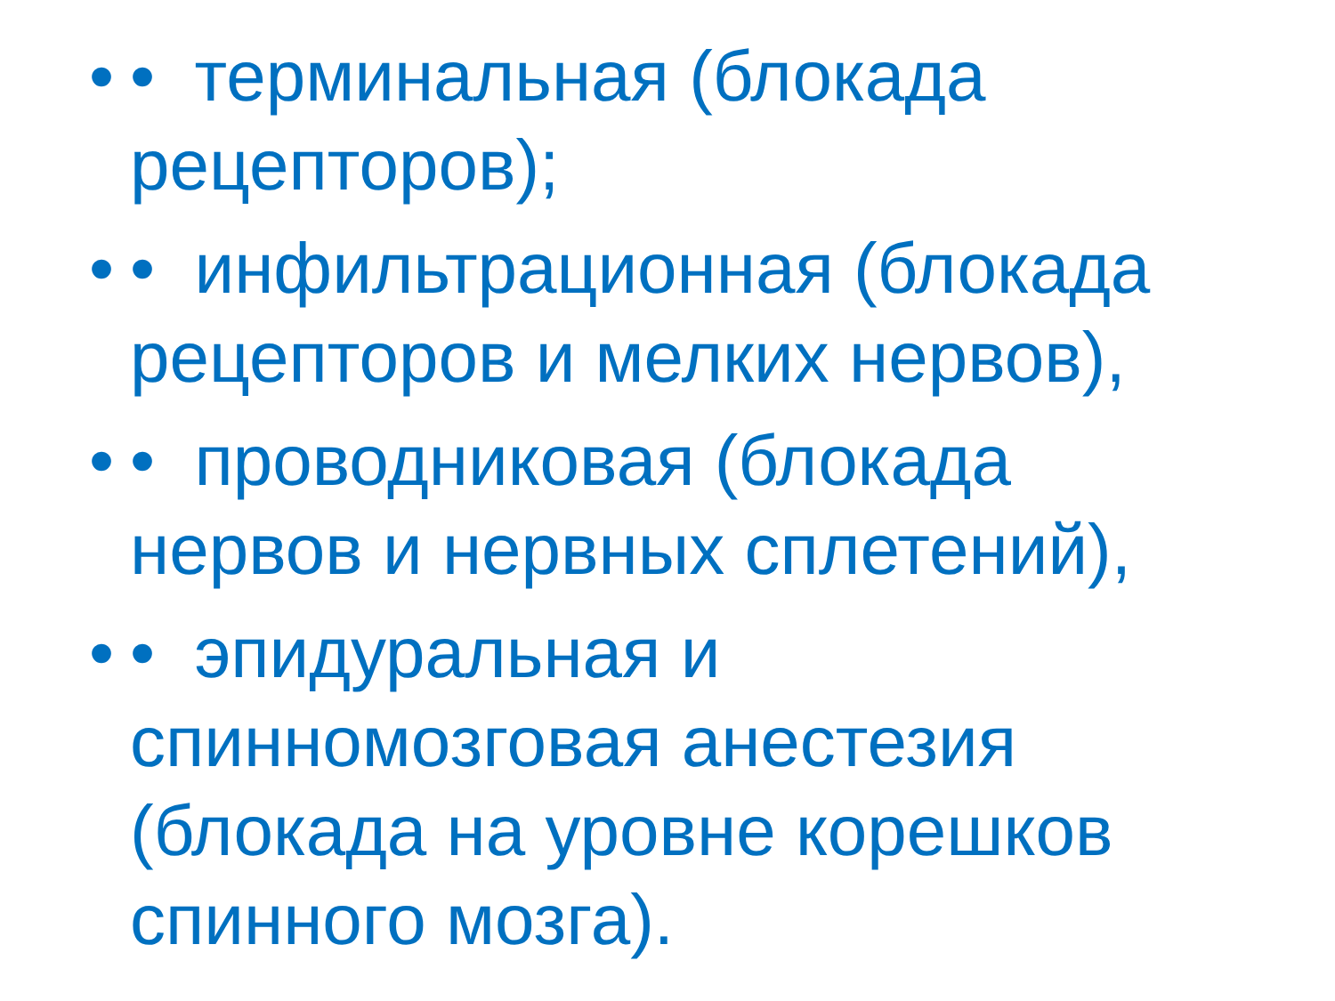• • терминальная (блокада рецепторов);
• • инфильтрационная (блокада рецепторов и мелких нервов),
• • проводниковая (блокада нервов и нервных сплетений),
• • эпидуральная и спинномозговая анестезия (блокада на уровне корешков спинного мозга).